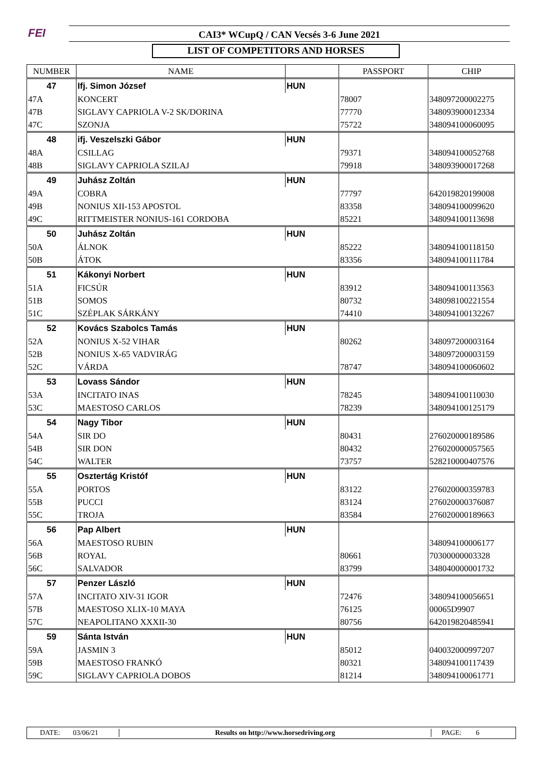FEI CAI3* WCupQ / CAN Vecsés 3-6 June 2021
LIST OF COMPETITORS AND HORSES
| NUMBER | NAME | | PASSPORT | CHIP |
| --- | --- | --- | --- | --- |
| 47 | Ifj. Simon József | HUN | | |
| 47A | KONCERT | | 78007 | 348097200002275 |
| 47B | SIGLAVY CAPRIOLA V-2 SK/DORINA | | 77770 | 348093900012334 |
| 47C | SZONJA | | 75722 | 348094100060095 |
| 48 | ifj. Veszelszki Gábor | HUN | | |
| 48A | CSILLAG | | 79371 | 348094100052768 |
| 48B | SIGLAVY CAPRIOLA SZILAJ | | 79918 | 348093900017268 |
| 49 | Juhász Zoltán | HUN | | |
| 49A | COBRA | | 77797 | 642019820199008 |
| 49B | NONIUS XII-153 APOSTOL | | 83358 | 348094100099620 |
| 49C | RITTMEISTER NONIUS-161 CORDOBA | | 85221 | 348094100113698 |
| 50 | Juhász Zoltán | HUN | | |
| 50A | ÁLNOK | | 85222 | 348094100118150 |
| 50B | ÁTOK | | 83356 | 348094100111784 |
| 51 | Kákonyi Norbert | HUN | | |
| 51A | FICSÚR | | 83912 | 348094100113563 |
| 51B | SOMOS | | 80732 | 348098100221554 |
| 51C | SZÉPLAK SÁRKÁNY | | 74410 | 348094100132267 |
| 52 | Kovács Szabolcs Tamás | HUN | | |
| 52A | NONIUS X-52 VIHAR | | 80262 | 348097200003164 |
| 52B | NONIUS X-65 VADVIRÁG | | | 348097200003159 |
| 52C | VÁRDA | | 78747 | 348094100060602 |
| 53 | Lovass Sándor | HUN | | |
| 53A | INCITATO INAS | | 78245 | 348094100110030 |
| 53C | MAESTOSO CARLOS | | 78239 | 348094100125179 |
| 54 | Nagy Tibor | HUN | | |
| 54A | SIR DO | | 80431 | 276020000189586 |
| 54B | SIR DON | | 80432 | 276020000057565 |
| 54C | WALTER | | 73757 | 528210000407576 |
| 55 | Osztertág Kristóf | HUN | | |
| 55A | PORTOS | | 83122 | 276020000359783 |
| 55B | PUCCI | | 83124 | 276020000376087 |
| 55C | TROJA | | 83584 | 276020000189663 |
| 56 | Pap Albert | HUN | | |
| 56A | MAESTOSO RUBIN | | | 348094100006177 |
| 56B | ROYAL | | 80661 | 70300000003328 |
| 56C | SALVADOR | | 83799 | 348040000001732 |
| 57 | Penzer László | HUN | | |
| 57A | INCITATO XIV-31 IGOR | | 72476 | 348094100056651 |
| 57B | MAESTOSO XLIX-10 MAYA | | 76125 | 00065D9907 |
| 57C | NEAPOLITANO XXXII-30 | | 80756 | 642019820485941 |
| 59 | Sánta István | HUN | | |
| 59A | JASMIN 3 | | 85012 | 040032000997207 |
| 59B | MAESTOSO FRANKÓ | | 80321 | 348094100117439 |
| 59C | SIGLAVY CAPRIOLA DOBOS | | 81214 | 348094100061771 |
DATE: 03/06/21 Results on http://www.horsedriving.org PAGE: 6